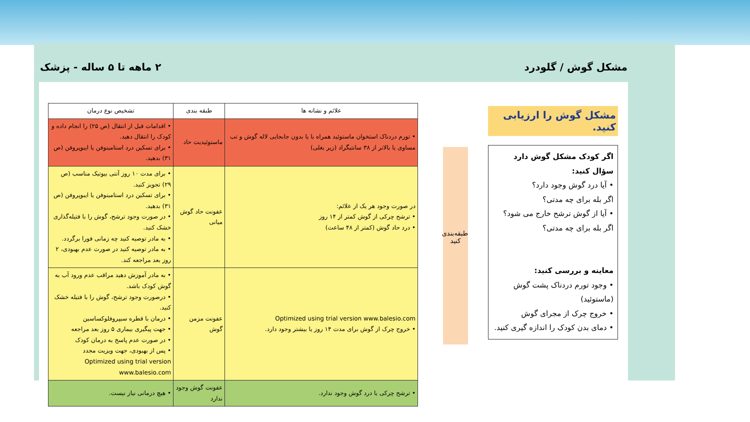مشکل گوش / گلودرد ۲ ماهه تا ۵ ساله - پزشک
مشکل گوش را ارزیابی کنید.
اگر کودک مشکل گوش دارد سؤال کنید:
• آیا درد گوش وجود دارد؟
اگر بله برای چه مدتی؟
• آیا از گوش ترشح خارج می شود؟
اگر بله برای چه مدتی؟
معاینه و بررسی کنید:
• وجود تورم دردناک پشت گوش (ماستوئید)
• خروج چرک از مجرای گوش
• دمای بدن کودک را اندازه گیری کنید.
طبقه‌بندی کنید
| علائم و نشانه ها | طبقه بندی | تشخیص نوع درمان |
| --- | --- | --- |
| • تورم دردناک استخوان ماستوئید همراه با یا بدون جابجایی لاله گوش و تب مساوی یا بالاتر از ۳۸ سانتیگراد (زیر بغلی) | ماستوئیدیت حاد | • اقدامات قبل از انتقال (ص ۲۵) را انجام داده و کودک را انتقال دهید. • برای تسکین درد استامینوفن یا ایبوپروفن (ص ۳۱) بدهید. |
| در صورت وجود هر یک از علائم: • ترشح چرکی از گوش کمتر از ۱۴ روز • درد حاد گوش (کمتر از ۴۸ ساعت) | عفونت حاد گوش میانی | • برای مدت ۱۰ روز آنتی بیوتیک مناسب (ص ۲۹) تجویز کنید. • برای تسکین درد استامینوفن یا ایبوپروفن (ص ۳۱) بدهید. • در صورت وجود ترشح، گوش را با فتیله‌گذاری خشک کنید. • به مادر توصیه کنید چه زمانی فورا برگردد. • به مادر توصیه کنید در صورت عدم بهبودی، ۲ روز بعد مراجعه کند. |
| Optimized using trial version www.balesio.com • خروج چرک از گوش برای مدت ۱۴ روز یا بیشتر وجود دارد. | عفونت مزمن گوش | • به مادر آموزش دهید مراقب عدم ورود آب به گوش کودک باشد. • درصورت وجود ترشح، گوش را با فتیله خشک کنید. • درمان با قطره سیپروفلوکساسین • جهت پیگیری بیماری ۵ روز بعد مراجعه • در صورت عدم پاسخ به درمان کودک • پس از بهبودی، جهت ویزیت مجدد Optimized using trial version www.balesio.com |
| • ترشح چرکی یا درد گوش وجود ندارد. | عفونت گوش وجود ندارد | • هیچ درمانی نیاز نیست. |